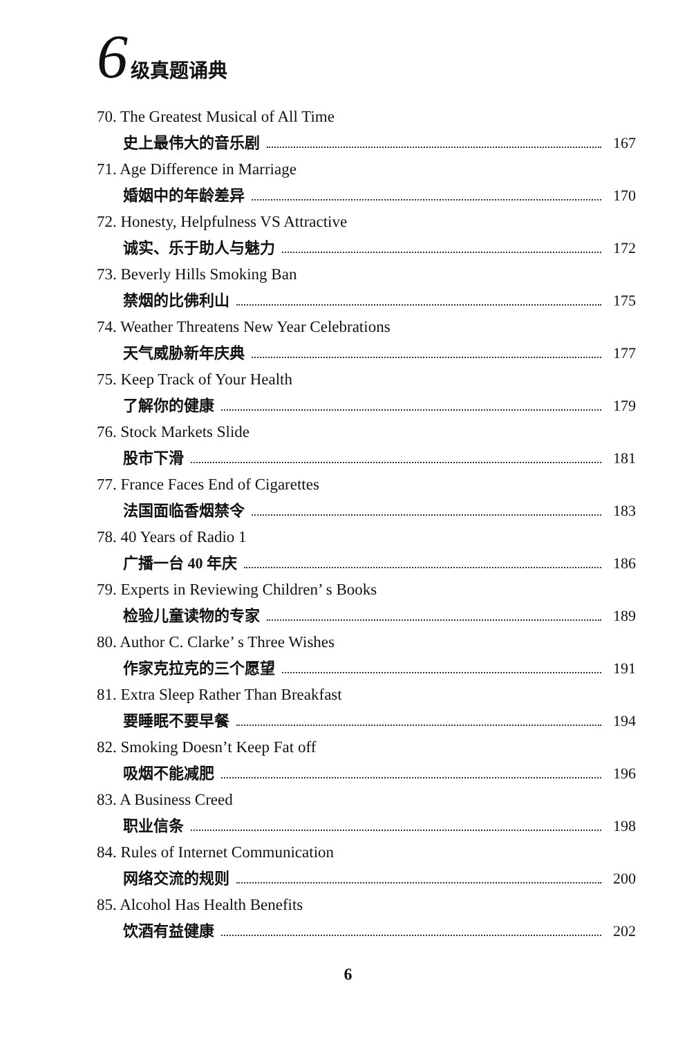6 级真题诵典
70. The Greatest Musical of All Time
史上最伟大的音乐剧 167
71. Age Difference in Marriage
婚姻中的年龄差异 170
72. Honesty, Helpfulness VS Attractive
诚实、乐于助人与魅力 172
73. Beverly Hills Smoking Ban
禁烟的比佛利山 175
74. Weather Threatens New Year Celebrations
天气威胁新年庆典 177
75. Keep Track of Your Health
了解你的健康 179
76. Stock Markets Slide
股市下滑 181
77. France Faces End of Cigarettes
法国面临香烟禁令 183
78. 40 Years of Radio 1
广播一台 40 年庆 186
79. Experts in Reviewing Children’ s Books
检验儿童读物的专家 189
80. Author C. Clarke’ s Three Wishes
作家克拉克的三个愿望 191
81. Extra Sleep Rather Than Breakfast
要睡眠不要早餐 194
82. Smoking Doesn’t Keep Fat off
吸烟不能减肥 196
83. A Business Creed
职业信条 198
84. Rules of Internet Communication
网络交流的规则 200
85. Alcohol Has Health Benefits
饮酒有益健康 202
6